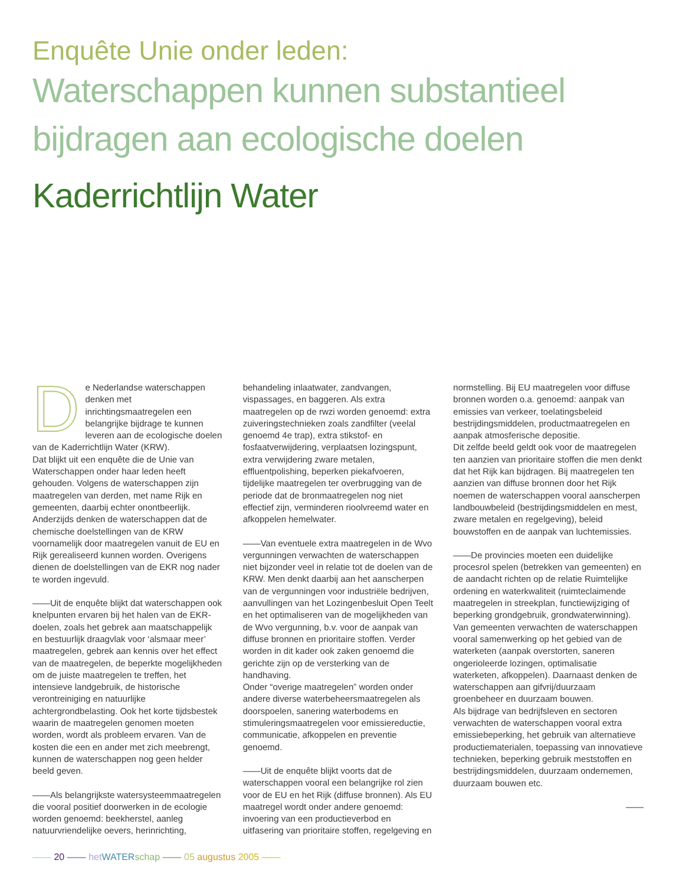Enquête Unie onder leden:
Waterschappen kunnen substantieel bijdragen aan ecologische doelen
Kaderrichtlijn Water
De Nederlandse waterschappen denken met inrichtingsmaatregelen een belangrijke bijdrage te kunnen leveren aan de ecologische doelen van de Kaderrichtlijn Water (KRW).
Dat blijkt uit een enquête die de Unie van Waterschappen onder haar leden heeft gehouden. Volgens de waterschappen zijn maatregelen van derden, met name Rijk en gemeenten, daarbij echter onontbeerlijk. Anderzijds denken de waterschappen dat de chemische doelstellingen van de KRW voornamelijk door maatregelen vanuit de EU en Rijk gerealiseerd kunnen worden. Overigens dienen de doelstellingen van de EKR nog nader te worden ingevuld.
——Uit de enquête blijkt dat waterschappen ook knelpunten ervaren bij het halen van de EKR-doelen, zoals het gebrek aan maatschappelijk en bestuurlijk draagvlak voor ‘alsmaar meer’ maatregelen, gebrek aan kennis over het effect van de maatregelen, de beperkte mogelijkheden om de juiste maatregelen te treffen, het intensieve landgebruik, de historische verontreiniging en natuurlijke achtergrondbelasting. Ook het korte tijdsbestek waarin de maatregelen genomen moeten worden, wordt als probleem ervaren. Van de kosten die een en ander met zich meebrengt, kunnen de waterschappen nog geen helder beeld geven.
——Als belangrijkste watersysteemmaatregelen die vooral positief doorwerken in de ecologie worden genoemd: beekherstel, aanleg natuurvriendelijke oevers, herinrichting, behandeling inlaatwater, zandvangen, vispassages, en baggeren. Als extra maatregelen op de rwzi worden genoemd: extra zuiveringstechnieken zoals zandfilter (veelal genoemd 4e trap), extra stikstof- en fosfaatverwijdering, verplaatsen lozingspunt, extra verwijdering zware metalen, effluentpolishing, beperken piekafvoeren, tijdelijke maatregelen ter overbrugging van de periode dat de bronmaatregelen nog niet effectief zijn, verminderen rioolvreemd water en afkoppelen hemelwater.
——Van eventuele extra maatregelen in de Wvo vergunningen verwachten de waterschappen niet bijzonder veel in relatie tot de doelen van de KRW. Men denkt daarbij aan het aanscherpen van de vergunningen voor industriële bedrijven, aanvullingen van het Lozingenbesluit Open Teelt en het optimaliseren van de mogelijkheden van de Wvo vergunning, b.v. voor de aanpak van diffuse bronnen en prioritaire stoffen. Verder worden in dit kader ook zaken genoemd die gerichte zijn op de versterking van de handhaving.
Onder “overige maatregelen” worden onder andere diverse waterbeheersmaatregelen als doorspoelen, sanering waterbodems en stimuleringsmaatregelen voor emissiereductie, communicatie, afkoppelen en preventie genoemd.
——Uit de enquête blijkt voorts dat de waterschappen vooral een belangrijke rol zien voor de EU en het Rijk (diffuse bronnen). Als EU maatregel wordt onder andere genoemd: invoering van een productieverbod en uitfasering van prioritaire stoffen, regelgeving en normstelling. Bij EU maatregelen voor diffuse bronnen worden o.a. genoemd: aanpak van emissies van verkeer, toelatingsbeleid bestrijdingsmiddelen, productmaatregelen en aanpak atmosferische depositie.
Dit zelfde beeld geldt ook voor de maatregelen ten aanzien van prioritaire stoffen die men denkt dat het Rijk kan bijdragen. Bij maatregelen ten aanzien van diffuse bronnen door het Rijk noemen de waterschappen vooral aanscherpen landbouwbeleid (bestrijdingsmiddelen en mest, zware metalen en regelgeving), beleid bouwstoffen en de aanpak van luchtemissies.
——De provincies moeten een duidelijke procesrol spelen (betrekken van gemeenten) en de aandacht richten op de relatie Ruimtelijke ordening en waterkwaliteit (ruimteclaimende maatregelen in streekplan, functiewijziging of beperking grondgebruik, grondwaterwinning). Van gemeenten verwachten de waterschappen vooral samenwerking op het gebied van de waterketen (aanpak overstorten, saneren ongerioleerde lozingen, optimalisatie waterketen, afkoppelen). Daarnaast denken de waterschappen aan gifvrij/duurzaam groenbeheer en duurzaam bouwen.
Als bijdrage van bedrijfsleven en sectoren verwachten de waterschappen vooral extra emissiebeperking, het gebruik van alternatieve productiematerialen, toepassing van innovatieve technieken, beperking gebruik meststoffen en bestrijdingsmiddelen, duurzaam ondernemen, duurzaam bouwen etc.
——
—— 20 —— het WATER schap —— 05 augustus 2005 ——